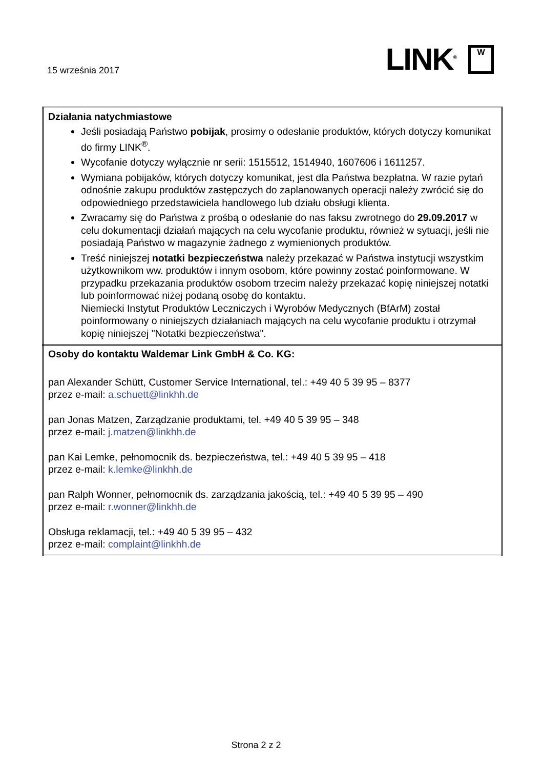15 września 2017
LINK<sup>®</sup> W
| Działania natychmiastowe Jeśli posiadają Państwo pobijak , prosimy o odesłanie produktów, których dotyczy komunikat do firmy LINK<sup>®</sup>. Wycofanie dotyczy wyłącznie nr serii: 1515512, 1514940, 1607606 i 1611257. Wymiana pobijaków, których dotyczy komunikat, jest dla Państwa bezpłatna. W razie pytań odnośnie zakupu produktów zastępczych do zaplanowanych operacji należy zwrócić się do odpowiedniego przedstawiciela handlowego lub działu obsługi klienta. Zwracamy się do Państwa z prośbą o odesłanie do nas faksu zwrotnego do 29.09.2017 w celu dokumentacji działań mających na celu wycofanie produktu, również w sytuacji, jeśli nie posiadają Państwo w magazynie żadnego z wymienionych produktów. Treść niniejszej notatki bezpieczeństwa należy przekazać w Państwa instytucji wszystkim użytkownikom ww. produktów i innym osobom, które powinny zostać poinformowane. W przypadku przekazania produktów osobom trzecim należy przekazać kopię niniejszej notatki lub poinformować niżej podaną osobę do kontaktu. Niemiecki Instytut Produktów Leczniczych i Wyrobów Medycznych (BfArM) został poinformowany o niniejszych działaniach mających na celu wycofanie produktu i otrzymał kopię niniejszej "Notatki bezpieczeństwa". |
| Osoby do kontaktu Waldemar Link GmbH & Co. KG: pan Alexander Schütt, Customer Service International, tel.: +49 40 5 39 95 – 8377 przez e-mail: a.schuett@linkhh.de pan Jonas Matzen, Zarządzanie produktami, tel. +49 40 5 39 95 – 348 przez e-mail: j.matzen@linkhh.de pan Kai Lemke, pełnomocnik ds. bezpieczeństwa, tel.: +49 40 5 39 95 – 418 przez e-mail: k.lemke@linkhh.de pan Ralph Wonner, pełnomocnik ds. zarządzania jakością, tel.: +49 40 5 39 95 – 490 przez e-mail: r.wonner@linkhh.de Obsługa reklamacji, tel.: +49 40 5 39 95 – 432 przez e-mail: complaint@linkhh.de |
Strona 2 z 2